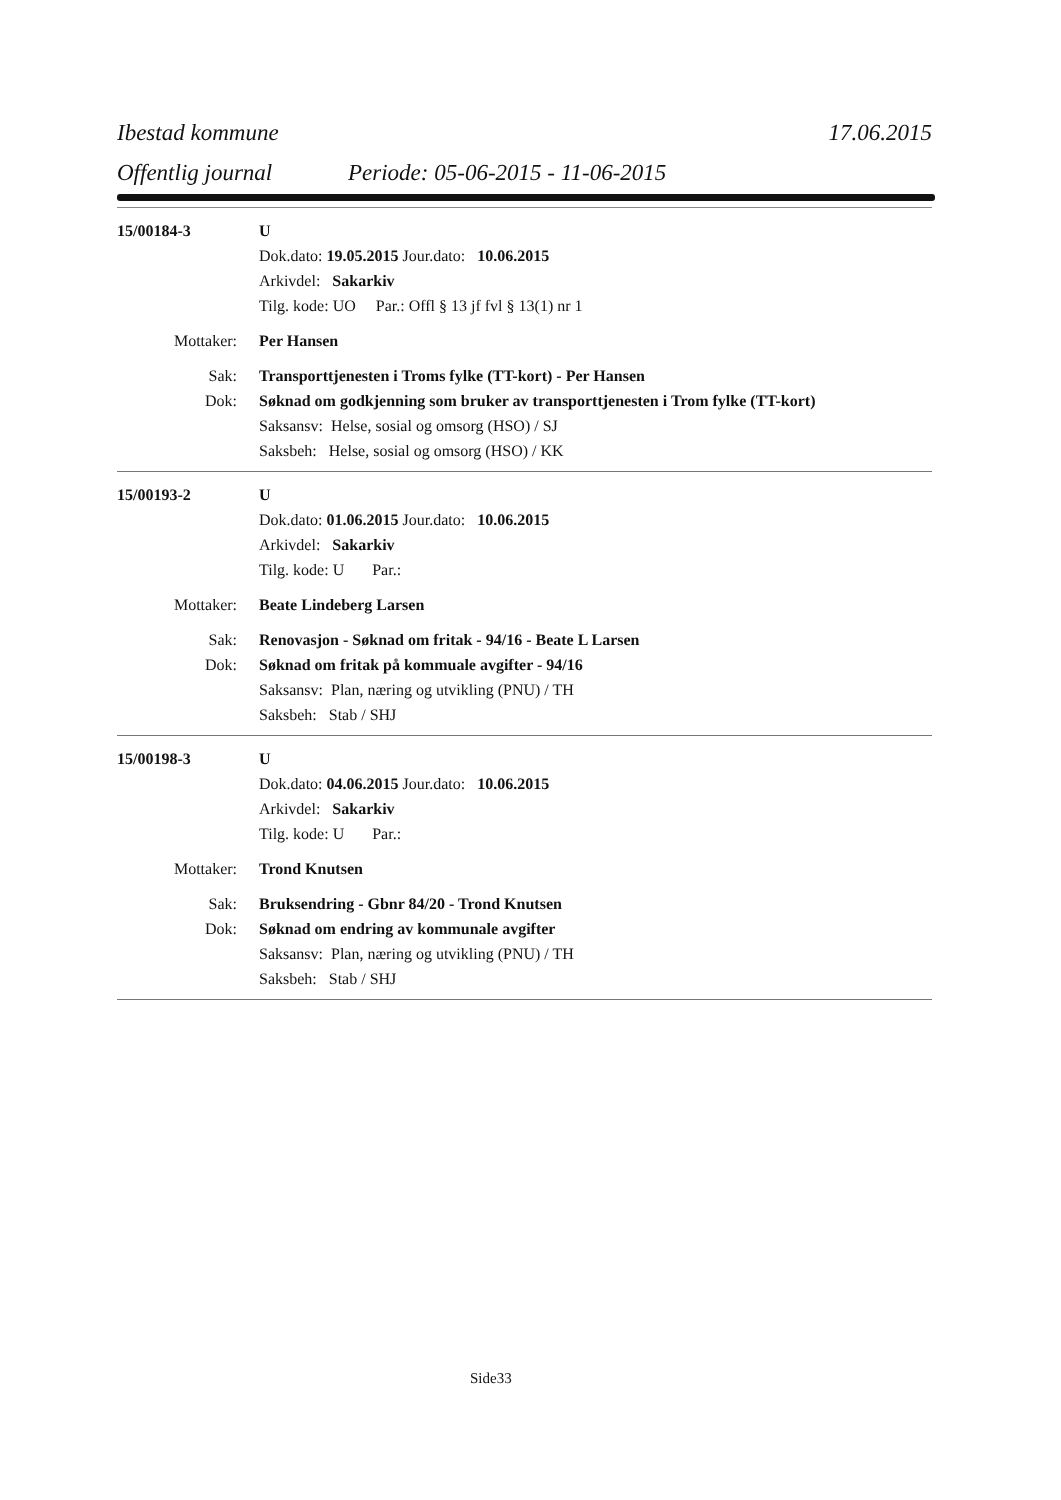Ibestad kommune 17.06.2015
Offentlig journal Periode: 05-06-2015 - 11-06-2015
15/00184-3 U
Dok.dato: 19.05.2015 Jour.dato: 10.06.2015
Arkivdel: Sakarkiv
Tilg. kode: UO Par.: Offl § 13 jf fvl § 13(1) nr 1
Mottaker: Per Hansen
Sak: Transporttjenesten i Troms fylke (TT-kort) - Per Hansen
Dok: Søknad om godkjenning som bruker av transporttjenesten i Trom fylke (TT-kort)
Saksansv: Helse, sosial og omsorg (HSO) / SJ
Saksbeh: Helse, sosial og omsorg (HSO) / KK
15/00193-2 U
Dok.dato: 01.06.2015 Jour.dato: 10.06.2015
Arkivdel: Sakarkiv
Tilg. kode: U Par.:
Mottaker: Beate Lindeberg Larsen
Sak: Renovasjon - Søknad om fritak - 94/16 - Beate L Larsen
Dok: Søknad om fritak på kommuale avgifter - 94/16
Saksansv: Plan, næring og utvikling (PNU) / TH
Saksbeh: Stab / SHJ
15/00198-3 U
Dok.dato: 04.06.2015 Jour.dato: 10.06.2015
Arkivdel: Sakarkiv
Tilg. kode: U Par.:
Mottaker: Trond Knutsen
Sak: Bruksendring - Gbnr 84/20 - Trond Knutsen
Dok: Søknad om endring av kommunale avgifter
Saksansv: Plan, næring og utvikling (PNU) / TH
Saksbeh: Stab / SHJ
Side33